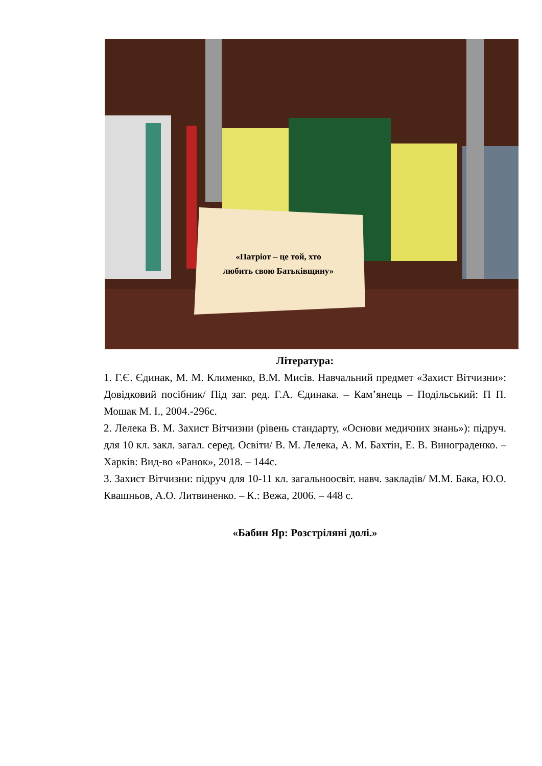«Патріот – це той, хто
любить свою Батьківщину»
Література:
1. Г.Є. Єдинак, М. М. Клименко, В.М. Мисів. Навчальний предмет «Захист Вітчизни»: Довідковий посібник/ Під заг. ред. Г.А. Єдинака. – Кам’янець – Подільський: П П. Мошак М. І., 2004.-296с.
2. Лелека В. М. Захист Вітчизни (рівень стандарту, «Основи медичних знань»): підруч. для 10 кл. закл. загал. серед. Освіти/ В. М. Лелека, А. М. Бахтін, Е. В. Винограденко. – Харків: Вид-во «Ранок», 2018. – 144с.
3. Захист Вітчизни: підруч для 10-11 кл. загальноосвіт. навч. закладів/ М.М. Бака, Ю.О. Квашньов, А.О. Литвиненко. – К.: Вежа, 2006. – 448 с.
«Бабин Яр: Розстріляні долі.»